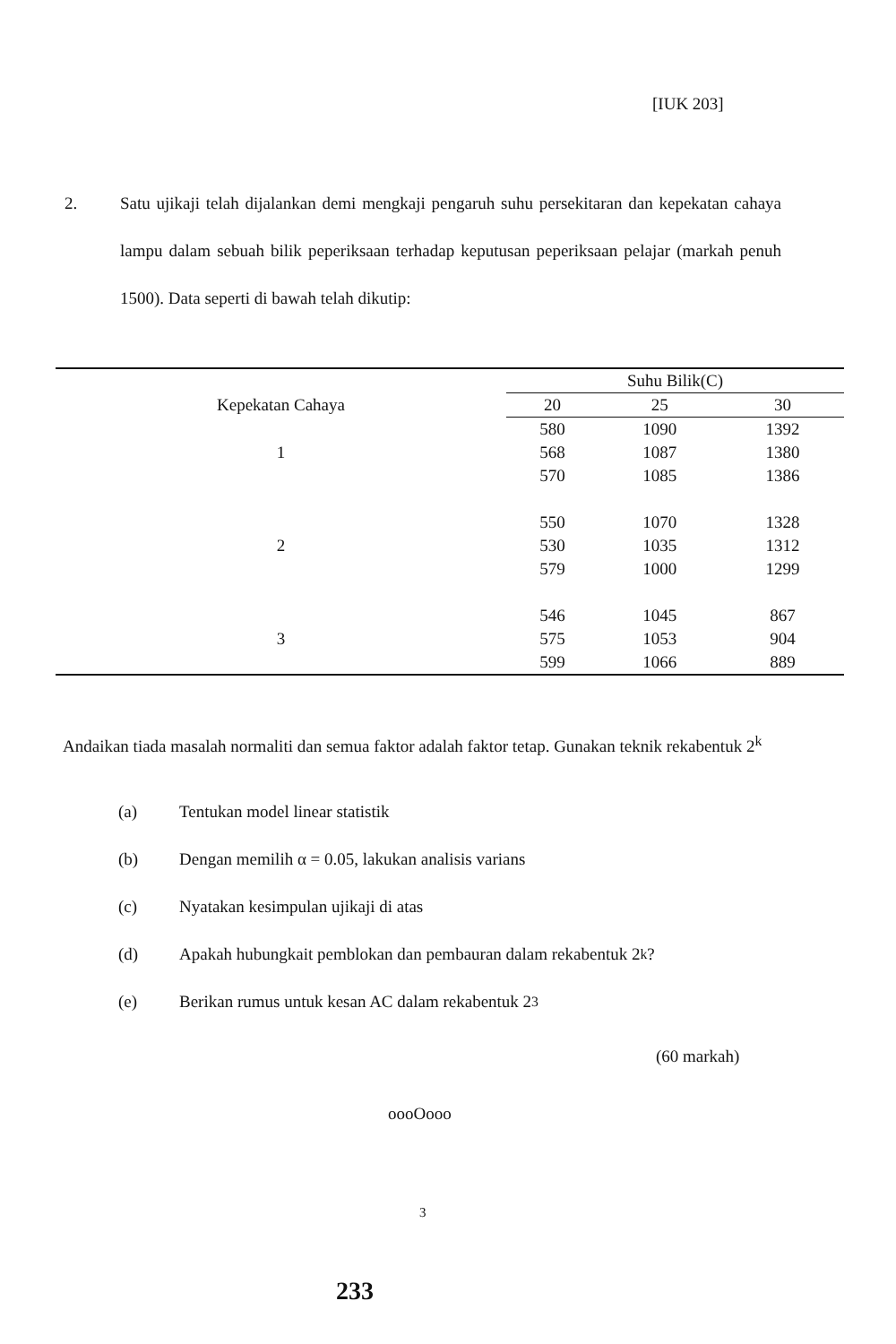[IUK 203]
2.
Satu ujikaji telah dijalankan demi mengkaji pengaruh suhu persekitaran dan kepekatan cahaya lampu dalam sebuah bilik peperiksaan terhadap keputusan peperiksaan pelajar (markah penuh 1500). Data seperti di bawah telah dikutip:
| | Suhu Bilik(C) | | |
| --- | --- | --- | --- |
| Kepekatan Cahaya | 20 | 25 | 30 |
| | 580 | 1090 | 1392 |
| 1 | 568 | 1087 | 1380 |
| | 570 | 1085 | 1386 |
| | 550 | 1070 | 1328 |
| 2 | 530 | 1035 | 1312 |
| | 579 | 1000 | 1299 |
| | 546 | 1045 | 867 |
| 3 | 575 | 1053 | 904 |
| | 599 | 1066 | 889 |
Andaikan tiada masalah normaliti dan semua faktor adalah faktor tetap. Gunakan teknik rekabentuk 2<sup>k</sup>
(a) Tentukan model linear statistik
(b) Dengan memilih α = 0.05, lakukan analisis varians
(c) Nyatakan kesimpulan ujikaji di atas
(d) Apakah hubungkait pemblokan dan pembauran dalam rekabentuk 2<sup>k</sup>?
(e) Berikan rumus untuk kesan AC dalam rekabentuk 2<sup>3</sup>
(60 markah)
oooOooo
3
233